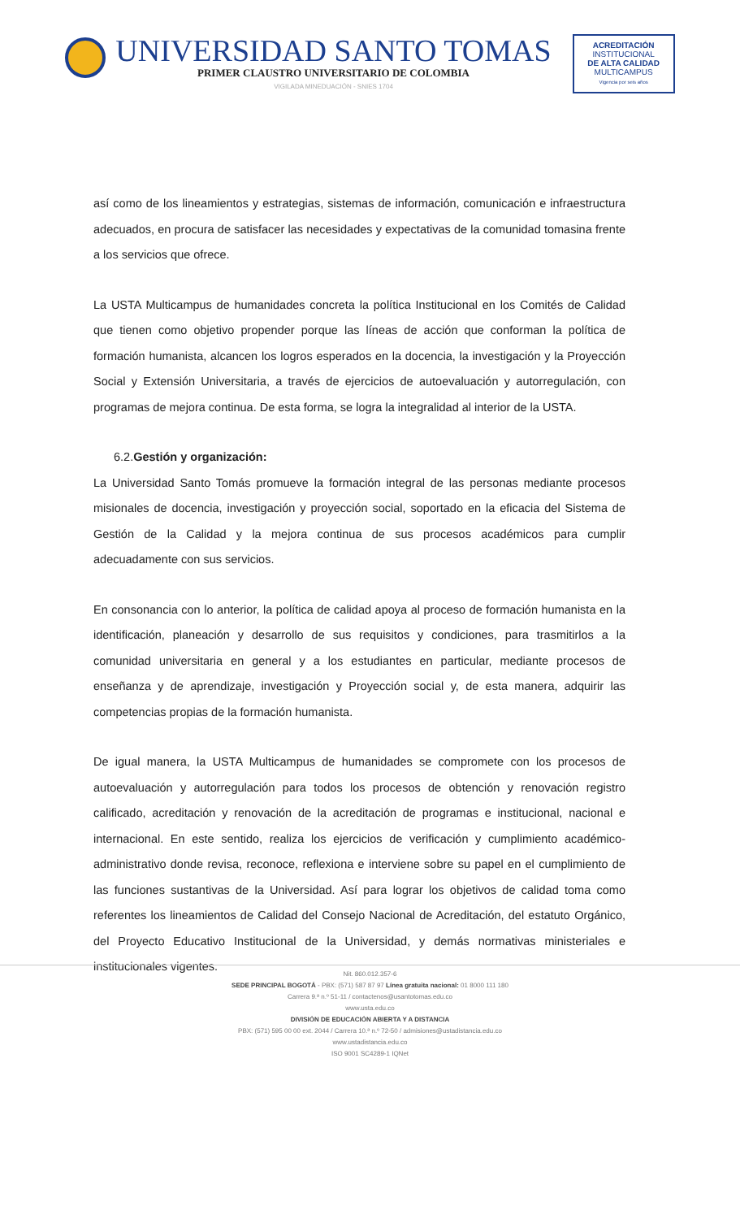UNIVERSIDAD SANTO TOMAS
PRIMER CLAUSTRO UNIVERSITARIO DE COLOMBIA
VIGILADA MINEDUACIÓN - SNIES 1704
ACREDITACIÓN
INSTITUCIONAL
DE ALTA CALIDAD
MULTICAMPUS
Vigencia por seis años
así como de los lineamientos y estrategias, sistemas de información, comunicación e infraestructura adecuados, en procura de satisfacer las necesidades y expectativas de la comunidad tomasina frente a los servicios que ofrece.
La USTA Multicampus de humanidades concreta la política Institucional en los Comités de Calidad que tienen como objetivo propender porque las líneas de acción que conforman la política de formación humanista, alcancen los logros esperados en la docencia, la investigación y la Proyección Social y Extensión Universitaria, a través de ejercicios de autoevaluación y autorregulación, con programas de mejora continua. De esta forma, se logra la integralidad al interior de la USTA.
6.2.Gestión y organización:
La Universidad Santo Tomás promueve la formación integral de las personas mediante procesos misionales de docencia, investigación y proyección social, soportado en la eficacia del Sistema de Gestión de la Calidad y la mejora continua de sus procesos académicos para cumplir adecuadamente con sus servicios.
En consonancia con lo anterior, la política de calidad apoya al proceso de formación humanista en la identificación, planeación y desarrollo de sus requisitos y condiciones, para trasmitirlos a la comunidad universitaria en general y a los estudiantes en particular, mediante procesos de enseñanza y de aprendizaje, investigación y Proyección social y, de esta manera, adquirir las competencias propias de la formación humanista.
De igual manera, la USTA Multicampus de humanidades se compromete con los procesos de autoevaluación y autorregulación para todos los procesos de obtención y renovación registro calificado, acreditación y renovación de la acreditación de programas e institucional, nacional e internacional. En este sentido, realiza los ejercicios de verificación y cumplimiento académico-administrativo donde revisa, reconoce, reflexiona e interviene sobre su papel en el cumplimiento de las funciones sustantivas de la Universidad. Así para lograr los objetivos de calidad toma como referentes los lineamientos de Calidad del Consejo Nacional de Acreditación, del estatuto Orgánico, del Proyecto Educativo Institucional de la Universidad, y demás normativas ministeriales e institucionales vigentes.
Nit. 860.012.357-6
SEDE PRINCIPAL BOGOTÁ - PBX: (571) 587 87 97 Línea gratuita nacional: 01 8000 111 180
Carrera 9.ª n.º 51-11 / contactenos@usantotomas.edu.co
www.usta.edu.co
DIVISIÓN DE EDUCACIÓN ABIERTA Y A DISTANCIA
PBX: (571) 595 00 00 ext. 2044 / Carrera 10.ª n.º 72-50 / admisiones@ustadistancia.edu.co
www.ustadistancia.edu.co
ISO 9001 SC4289-1 IQNet